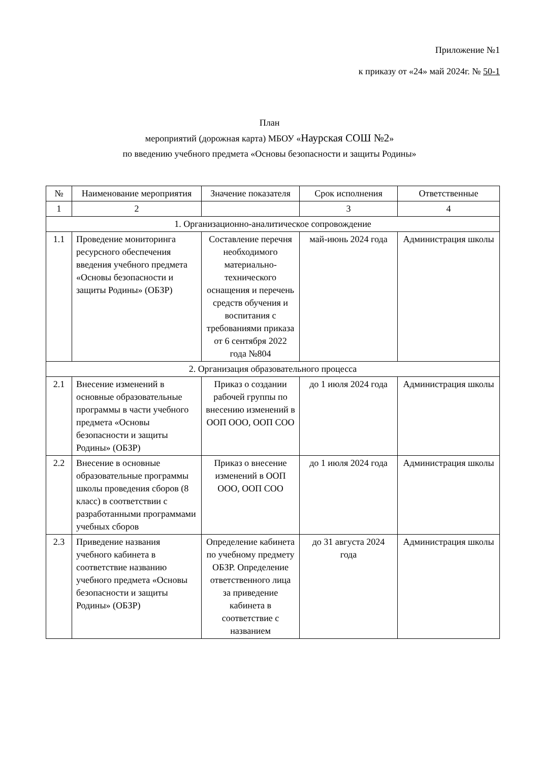Приложение №1
к приказу от «24» май 2024г. № 50-1
План
мероприятий (дорожная карта) МБОУ «Наурская СОШ №2»
по введению учебного предмета «Основы безопасности и защиты Родины»
| № | Наименование мероприятия | Значение показателя | Срок исполнения | Ответственные |
| --- | --- | --- | --- | --- |
| 1 | 2 | | 3 | 4 |
| 1. Организационно-аналитическое сопровождение | | | | |
| 1.1 | Проведение мониторинга ресурсного обеспечения введения учебного предмета «Основы безопасности и защиты Родины» (ОБЗР) | Составление перечня необходимого материально-технического оснащения и перечень средств обучения и воспитания с требованиями приказа от 6 сентября 2022 года №804 | май-июнь 2024 года | Администрация школы |
| 2. Организация образовательного процесса | | | | |
| 2.1 | Внесение изменений в основные образовательные программы в части учебного предмета «Основы безопасности и защиты Родины» (ОБЗР) | Приказ о создании рабочей группы по внесению изменений в ООП ООО, ООП СОО | до 1 июля 2024 года | Администрация школы |
| 2.2 | Внесение в основные образовательные программы школы проведения сборов (8 класс) в соответствии с разработанными программами учебных сборов | Приказ о внесение изменений в ООП ООО, ООП СОО | до 1 июля 2024 года | Администрация школы |
| 2.3 | Приведение названия учебного кабинета в соответствие названию учебного предмета «Основы безопасности и защиты Родины» (ОБЗР) | Определение кабинета по учебному предмету ОБЗР. Определение ответственного лица за приведение кабинета в соответствие с названием | до 31 августа 2024 года | Администрация школы |